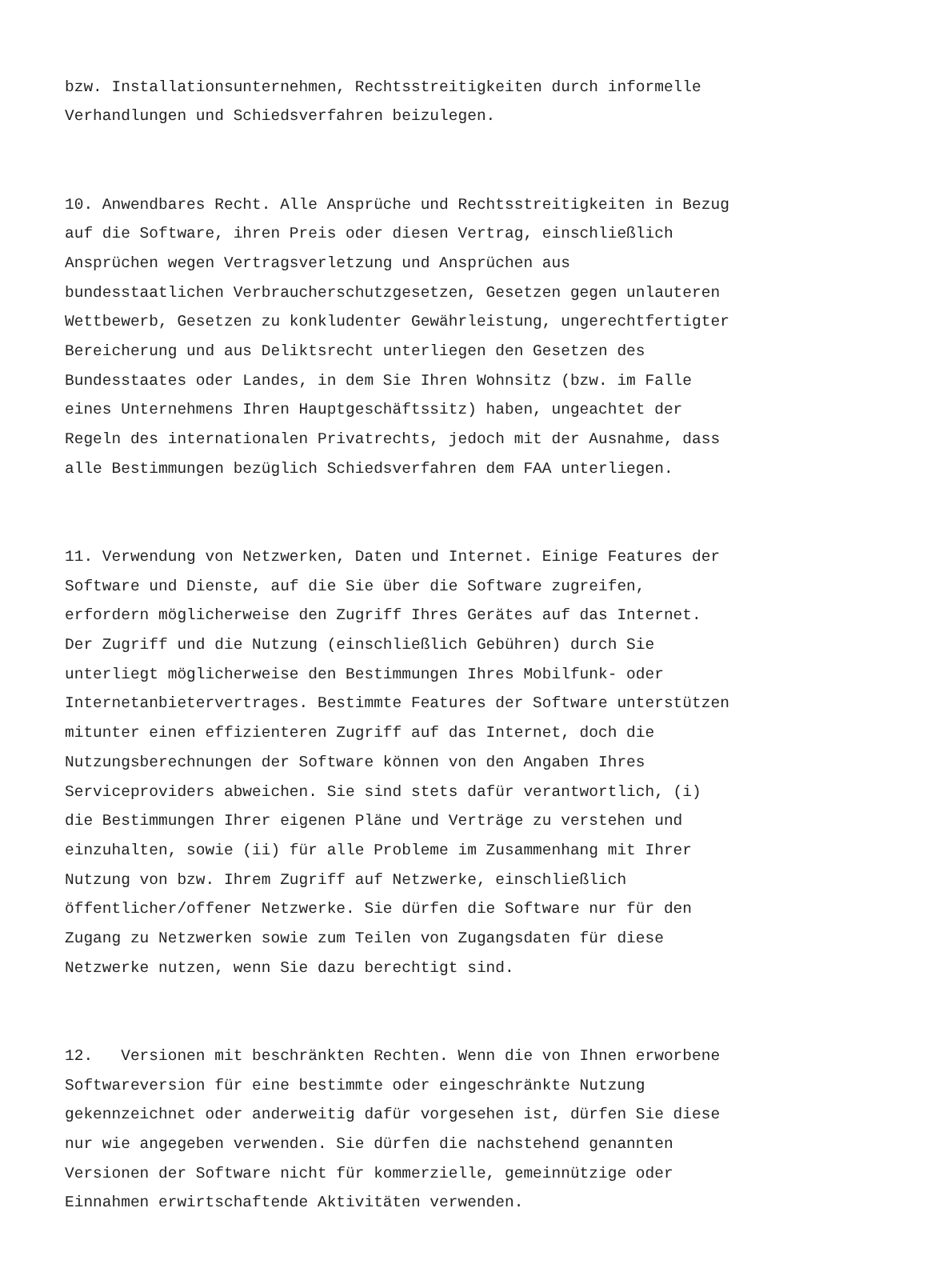bzw. Installationsunternehmen, Rechtsstreitigkeiten durch informelle Verhandlungen und Schiedsverfahren beizulegen.
10. Anwendbares Recht. Alle Ansprüche und Rechtsstreitigkeiten in Bezug auf die Software, ihren Preis oder diesen Vertrag, einschließlich Ansprüchen wegen Vertragsverletzung und Ansprüchen aus bundesstaatlichen Verbraucherschutzgesetzen, Gesetzen gegen unlauteren Wettbewerb, Gesetzen zu konkludenter Gewährleistung, ungerechtfertigter Bereicherung und aus Deliktsrecht unterliegen den Gesetzen des Bundesstaates oder Landes, in dem Sie Ihren Wohnsitz (bzw. im Falle eines Unternehmens Ihren Hauptgeschäftssitz) haben, ungeachtet der Regeln des internationalen Privatrechts, jedoch mit der Ausnahme, dass alle Bestimmungen bezüglich Schiedsverfahren dem FAA unterliegen.
11. Verwendung von Netzwerken, Daten und Internet. Einige Features der Software und Dienste, auf die Sie über die Software zugreifen, erfordern möglicherweise den Zugriff Ihres Gerätes auf das Internet. Der Zugriff und die Nutzung (einschließlich Gebühren) durch Sie unterliegt möglicherweise den Bestimmungen Ihres Mobilfunk- oder Internetanbietervertrages. Bestimmte Features der Software unterstützen mitunter einen effizienteren Zugriff auf das Internet, doch die Nutzungsberechnungen der Software können von den Angaben Ihres Serviceproviders abweichen. Sie sind stets dafür verantwortlich, (i) die Bestimmungen Ihrer eigenen Pläne und Verträge zu verstehen und einzuhalten, sowie (ii) für alle Probleme im Zusammenhang mit Ihrer Nutzung von bzw. Ihrem Zugriff auf Netzwerke, einschließlich öffentlicher/offener Netzwerke. Sie dürfen die Software nur für den Zugang zu Netzwerken sowie zum Teilen von Zugangsdaten für diese Netzwerke nutzen, wenn Sie dazu berechtigt sind.
12. Versionen mit beschränkten Rechten. Wenn die von Ihnen erworbene Softwareversion für eine bestimmte oder eingeschränkte Nutzung gekennzeichnet oder anderweitig dafür vorgesehen ist, dürfen Sie diese nur wie angegeben verwenden. Sie dürfen die nachstehend genannten Versionen der Software nicht für kommerzielle, gemeinnützige oder Einnahmen erwirtschaftende Aktivitäten verwenden.